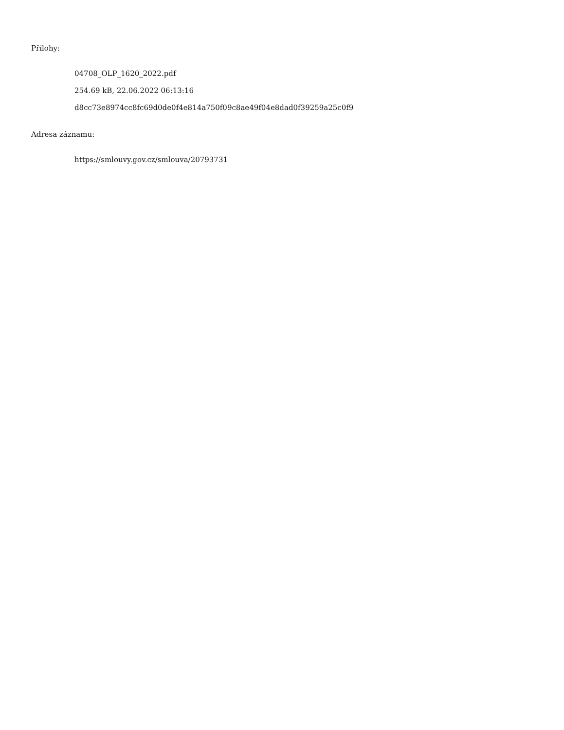Přílohy:
04708_OLP_1620_2022.pdf
254.69 kB, 22.06.2022 06:13:16
d8cc73e8974cc8fc69d0de0f4e814a750f09c8ae49f04e8dad0f39259a25c0f9
Adresa záznamu:
https://smlouvy.gov.cz/smlouva/20793731